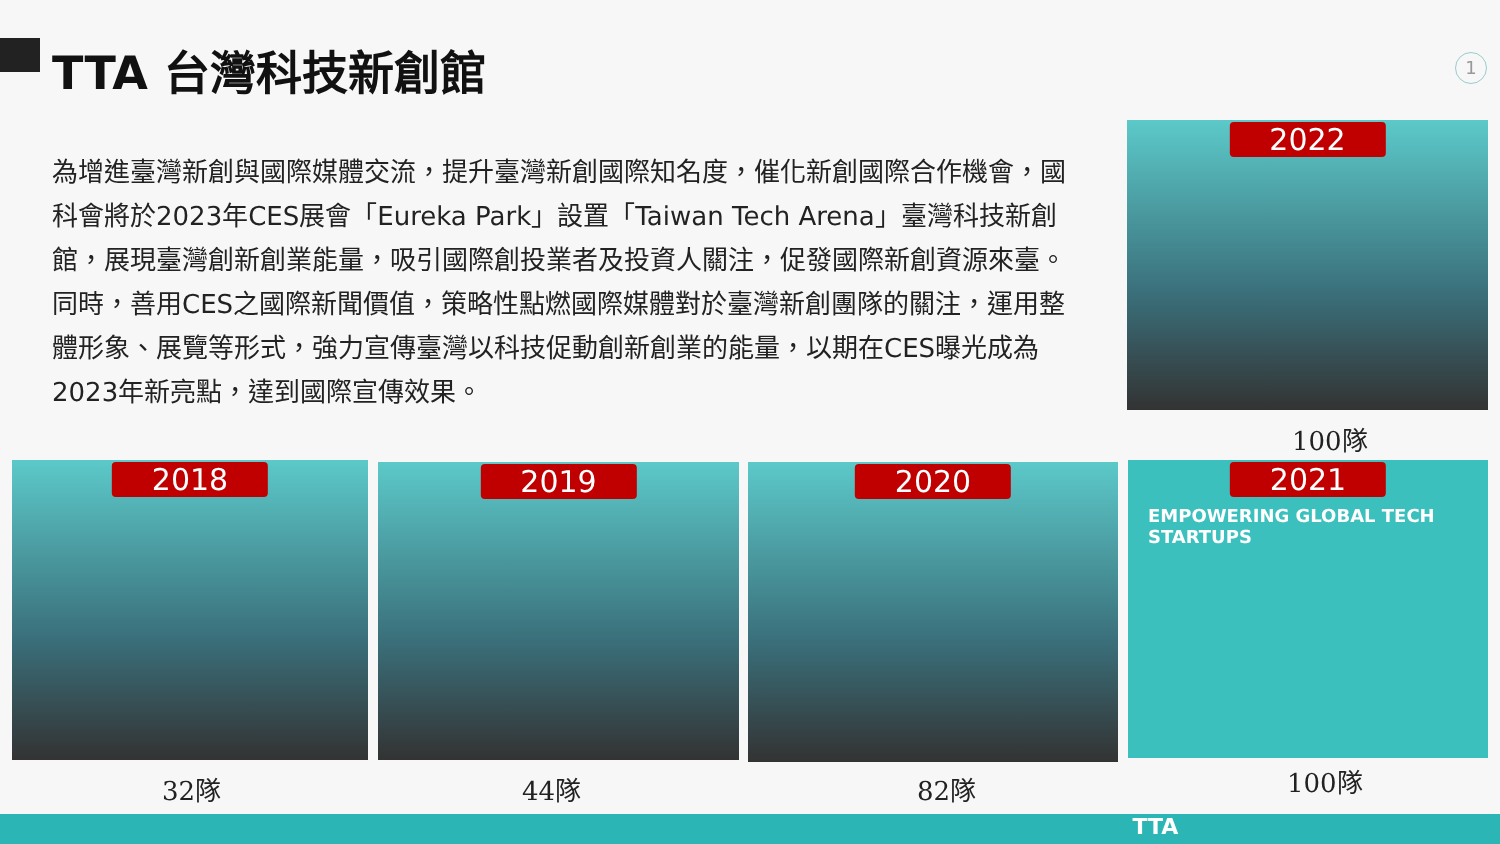TTA 台灣科技新創館 1
為增進臺灣新創與國際媒體交流，提升臺灣新創國際知名度，催化新創國際合作機會，國科會將於2023年CES展會「Eureka Park」設置「Taiwan Tech Arena」臺灣科技新創館，展現臺灣創新創業能量，吸引國際創投業者及投資人關注，促發國際新創資源來臺。同時，善用CES之國際新聞價值，策略性點燃國際媒體對於臺灣新創團隊的關注，運用整體形象、展覽等形式，強力宣傳臺灣以科技促動創新創業的能量，以期在CES曝光成為2023年新亮點，達到國際宣傳效果。
2022
100隊
2018 2019 2020
2021
EMPOWERING GLOBAL TECH STARTUPS
32隊 44隊 82隊 100隊
TTA